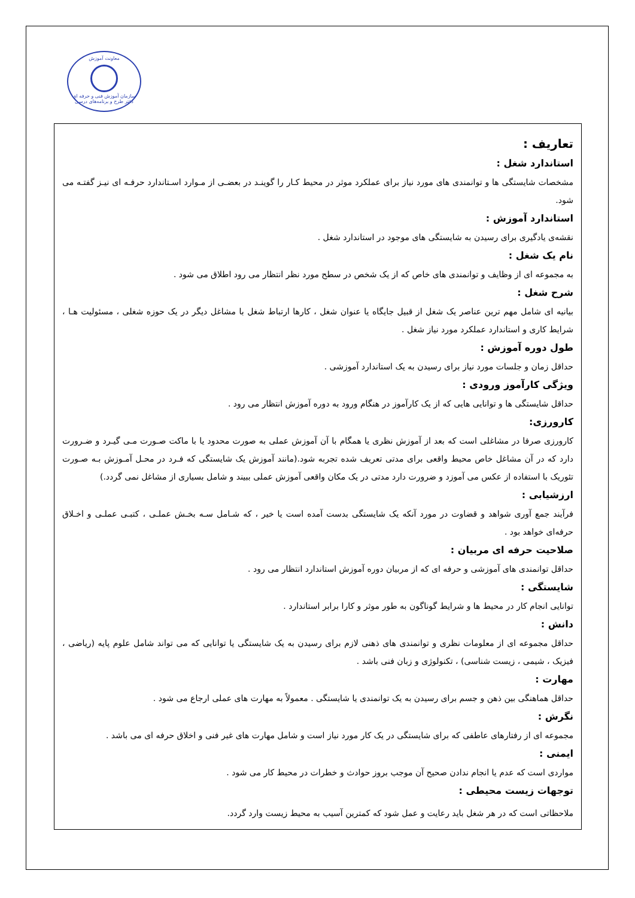معاونت آموزش
سازمان آموزش فنی و حرفه ای
دفتر طرح و برنامه‌های درسی
تعاریف :
استاندارد شغل :
مشخصات شایستگی ها و توانمندی های مورد نیاز برای عملکرد موثر در محیط کـار را گوینـد در بعضـی از مـوارد اسـتاندارد حرفـه ای نیـز گفتـه می شود.
استاندارد آموزش :
نقشه‌ی یادگیری برای رسیدن به شایستگی های موجود در استاندارد شغل .
نام یک شغل :
به مجموعه ای از وظایف و توانمندی های خاص که از یک شخص در سطح مورد نظر انتظار می رود اطلاق می شود .
شرح شغل :
بیانیه ای شامل مهم ترین عناصر یک شغل از قبیل جایگاه یا عنوان شغل ، کارها ارتباط شغل با مشاغل دیگر در یک حوزه شغلی ، مسئولیت هـا ، شرایط کاری و استاندارد عملکرد مورد نیاز شغل .
طول دوره آموزش :
حداقل زمان و جلسات مورد نیاز برای رسیدن به یک استاندارد آموزشی .
ویژگی کارآموز ورودی :
حداقل شایستگی ها و توانایی هایی که از یک کارآموز در هنگام ورود به دوره آموزش انتظار می رود .
کارورزی:
کارورزی صرفا در مشاغلی است که بعد از آموزش نظری یا همگام با آن آموزش عملی به صورت محدود یا با ماکت صـورت مـی گیـرد و ضـرورت دارد که در آن مشاغل خاص محیط واقعی برای مدتی تعریف شده تجربه شود.(مانند آموزش یک شایستگی که فـرد در محـل آمـوزش بـه صـورت تئوریک با استفاده از عکس می آموزد و ضرورت دارد مدتی در یک مکان واقعی آموزش عملی ببیند و شامل بسیاری از مشاغل نمی گردد.)
ارزشیابی :
فرآیند جمع آوری شواهد و قضاوت در مورد آنکه یک شایستگی بدست آمده است یا خیر ، که شـامل سـه بخـش عملـی ، کتبـی عملـی و اخـلاق حرفه‌ای خواهد بود .
صلاحیت حرفه ای مربیان :
حداقل توانمندی های آموزشی و حرفه ای که از مربیان دوره آموزش استاندارد انتظار می رود .
شایستگی :
توانایی انجام کار در محیط ها و شرایط گوناگون به طور موثر و کارا برابر استاندارد .
دانش :
حداقل مجموعه ای از معلومات نظری و توانمندی های ذهنی لازم برای رسیدن به یک شایستگی یا توانایی که می تواند شامل علوم پایه (ریاضی ، فیزیک ، شیمی ، زیست شناسی) ، تکنولوژی و زبان فنی باشد .
مهارت :
حداقل هماهنگی بین ذهن و جسم برای رسیدن به یک توانمندی یا شایستگی . معمولاً به مهارت های عملی ارجاع می شود .
نگرش :
مجموعه ای از رفتارهای عاطفی که برای شایستگی در یک کار مورد نیاز است و شامل مهارت های غیر فنی و اخلاق حرفه ای می باشد .
ایمنی :
مواردی است که عدم یا انجام ندادن صحیح آن موجب بروز حوادث و خطرات در محیط کار می شود .
توجهات زیست محیطی :
ملاحظاتی است که در هر شغل باید رعایت و عمل شود که کمترین آسیب به محیط زیست وارد گردد.